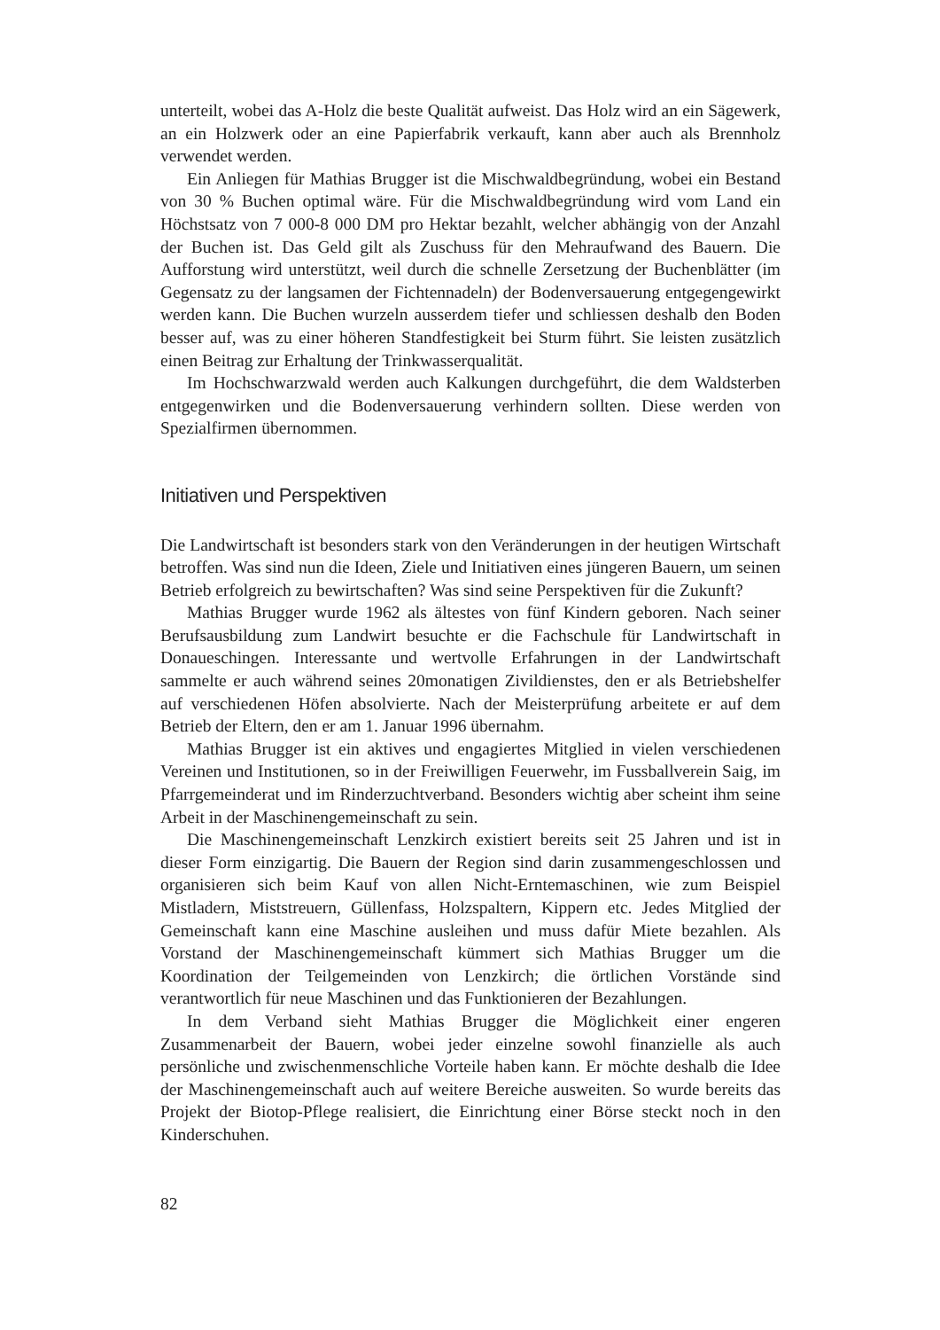unterteilt, wobei das A-Holz die beste Qualität aufweist. Das Holz wird an ein Sägewerk, an ein Holzwerk oder an eine Papierfabrik verkauft, kann aber auch als Brennholz verwendet werden.
Ein Anliegen für Mathias Brugger ist die Mischwaldbegründung, wobei ein Bestand von 30 % Buchen optimal wäre. Für die Mischwaldbegründung wird vom Land ein Höchstsatz von 7 000-8 000 DM pro Hektar bezahlt, welcher abhängig von der Anzahl der Buchen ist. Das Geld gilt als Zuschuss für den Mehraufwand des Bauern. Die Aufforstung wird unterstützt, weil durch die schnelle Zersetzung der Buchenblätter (im Gegensatz zu der langsamen der Fichtennadeln) der Bodenversauerung entgegengewirkt werden kann. Die Buchen wurzeln ausserdem tiefer und schliessen deshalb den Boden besser auf, was zu einer höheren Standfestigkeit bei Sturm führt. Sie leisten zusätzlich einen Beitrag zur Erhaltung der Trinkwasserqualität.
Im Hochschwarzwald werden auch Kalkungen durchgeführt, die dem Waldsterben entgegenwirken und die Bodenversauerung verhindern sollten. Diese werden von Spezialfirmen übernommen.
Initiativen und Perspektiven
Die Landwirtschaft ist besonders stark von den Veränderungen in der heutigen Wirtschaft betroffen. Was sind nun die Ideen, Ziele und Initiativen eines jüngeren Bauern, um seinen Betrieb erfolgreich zu bewirtschaften? Was sind seine Perspektiven für die Zukunft?
Mathias Brugger wurde 1962 als ältestes von fünf Kindern geboren. Nach seiner Berufsausbildung zum Landwirt besuchte er die Fachschule für Landwirtschaft in Donaueschingen. Interessante und wertvolle Erfahrungen in der Landwirtschaft sammelte er auch während seines 20monatigen Zivildienstes, den er als Betriebshelfer auf verschiedenen Höfen absolvierte. Nach der Meisterprüfung arbeitete er auf dem Betrieb der Eltern, den er am 1. Januar 1996 übernahm.
Mathias Brugger ist ein aktives und engagiertes Mitglied in vielen verschiedenen Vereinen und Institutionen, so in der Freiwilligen Feuerwehr, im Fussballverein Saig, im Pfarrgemeinderat und im Rinderzuchtverband. Besonders wichtig aber scheint ihm seine Arbeit in der Maschinengemeinschaft zu sein.
Die Maschinengemeinschaft Lenzkirch existiert bereits seit 25 Jahren und ist in dieser Form einzigartig. Die Bauern der Region sind darin zusammengeschlossen und organisieren sich beim Kauf von allen Nicht-Erntemaschinen, wie zum Beispiel Mistladern, Miststreuern, Güllenfass, Holzspaltern, Kippern etc. Jedes Mitglied der Gemeinschaft kann eine Maschine ausleihen und muss dafür Miete bezahlen. Als Vorstand der Maschinengemeinschaft kümmert sich Mathias Brugger um die Koordination der Teilgemeinden von Lenzkirch; die örtlichen Vorstände sind verantwortlich für neue Maschinen und das Funktionieren der Bezahlungen.
In dem Verband sieht Mathias Brugger die Möglichkeit einer engeren Zusammenarbeit der Bauern, wobei jeder einzelne sowohl finanzielle als auch persönliche und zwischenmenschliche Vorteile haben kann. Er möchte deshalb die Idee der Maschinengemeinschaft auch auf weitere Bereiche ausweiten. So wurde bereits das Projekt der Biotop-Pflege realisiert, die Einrichtung einer Börse steckt noch in den Kinderschuhen.
82